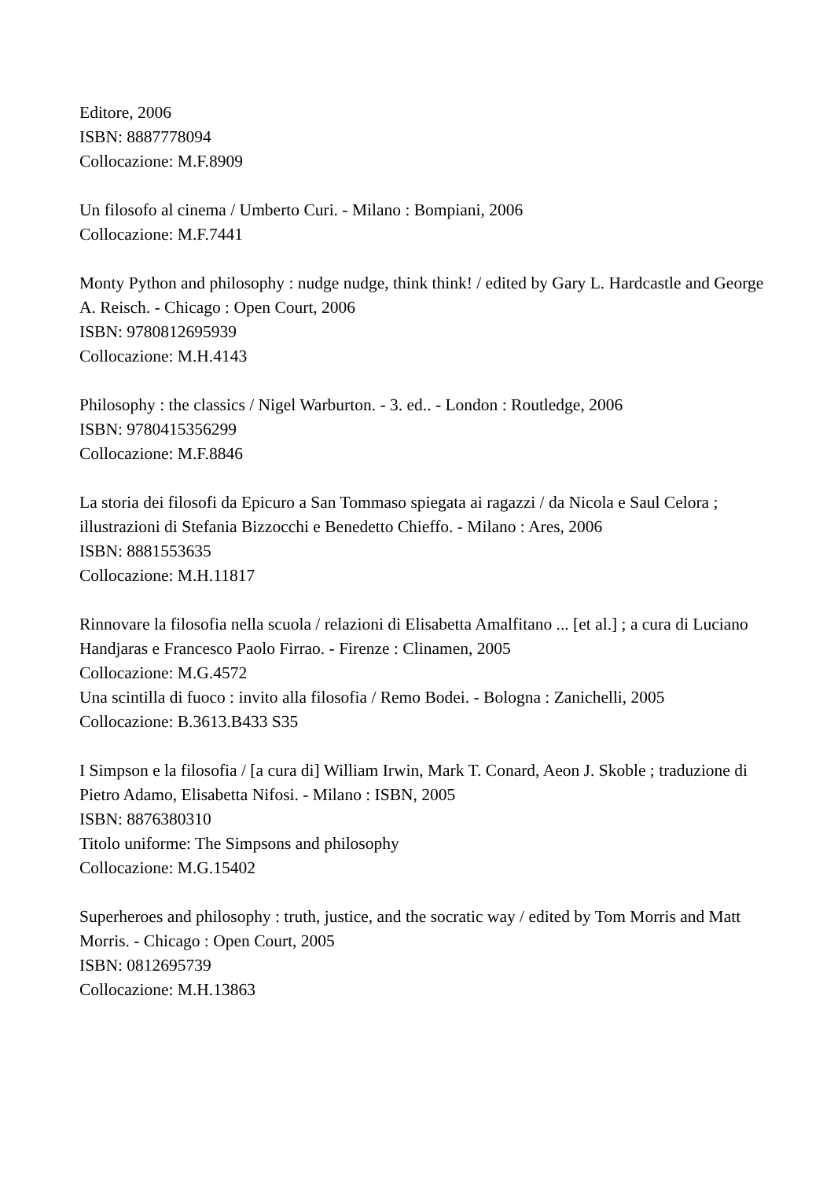Editore, 2006
ISBN: 8887778094
Collocazione: M.F.8909
Un filosofo al cinema / Umberto Curi. - Milano : Bompiani, 2006
Collocazione: M.F.7441
Monty Python and philosophy : nudge nudge, think think! / edited by Gary L. Hardcastle and George A. Reisch. - Chicago : Open Court, 2006
ISBN: 9780812695939
Collocazione: M.H.4143
Philosophy : the classics / Nigel Warburton. - 3. ed.. - London : Routledge, 2006
ISBN: 9780415356299
Collocazione: M.F.8846
La storia dei filosofi da Epicuro a San Tommaso spiegata ai ragazzi / da Nicola e Saul Celora ; illustrazioni di Stefania Bizzocchi e Benedetto Chieffo. - Milano : Ares, 2006
ISBN: 8881553635
Collocazione: M.H.11817
Rinnovare la filosofia nella scuola / relazioni di Elisabetta Amalfitano ... [et al.] ; a cura di Luciano Handjaras e Francesco Paolo Firrao. - Firenze : Clinamen, 2005
Collocazione: M.G.4572
Una scintilla di fuoco : invito alla filosofia / Remo Bodei. - Bologna : Zanichelli, 2005
Collocazione: B.3613.B433 S35
I Simpson e la filosofia / [a cura di] William Irwin, Mark T. Conard, Aeon J. Skoble ; traduzione di Pietro Adamo, Elisabetta Nifosi. - Milano : ISBN, 2005
ISBN: 8876380310
Titolo uniforme: The Simpsons and philosophy
Collocazione: M.G.15402
Superheroes and philosophy : truth, justice, and the socratic way / edited by Tom Morris and Matt Morris. - Chicago : Open Court, 2005
ISBN: 0812695739
Collocazione: M.H.13863